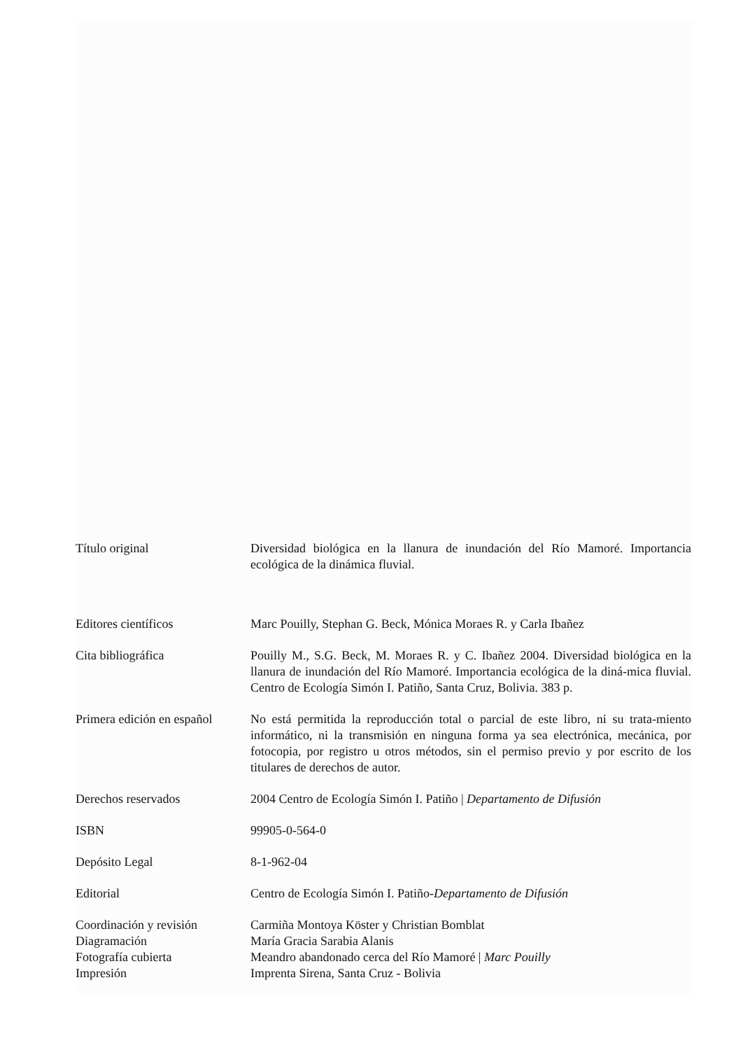Título original Diversidad biológica en la llanura de inundación del Río Mamoré. Importancia ecológica de la dinámica fluvial.
Editores científicos Marc Pouilly, Stephan G. Beck, Mónica Moraes R. y Carla Ibañez
Cita bibliográfica Pouilly M., S.G. Beck, M. Moraes R. y C. Ibañez 2004. Diversidad biológica en la llanura de inundación del Río Mamoré. Importancia ecológica de la diná-mica fluvial. Centro de Ecología Simón I. Patiño, Santa Cruz, Bolivia. 383 p.
Primera edición en español
No está permitida la reproducción total o parcial de este libro, ni su trata-miento informático, ni la transmisión en ninguna forma ya sea electrónica, mecánica, por fotocopia, por registro u otros métodos, sin el permiso previo y por escrito de los titulares de derechos de autor.
Derechos reservados 2004 Centro de Ecología Simón I. Patiño | Departamento de Difusión
ISBN 99905-0-564-0
Depósito Legal 8-1-962-04
Editorial Centro de Ecología Simón I. Patiño-Departamento de Difusión
Coordinación y revisión Carmiña Montoya Köster y Christian Bomblat
Diagramación María Gracia Sarabia Alanis
Fotografía cubierta Meandro abandonado cerca del Río Mamoré | Marc Pouilly
Impresión Imprenta Sirena, Santa Cruz - Bolivia